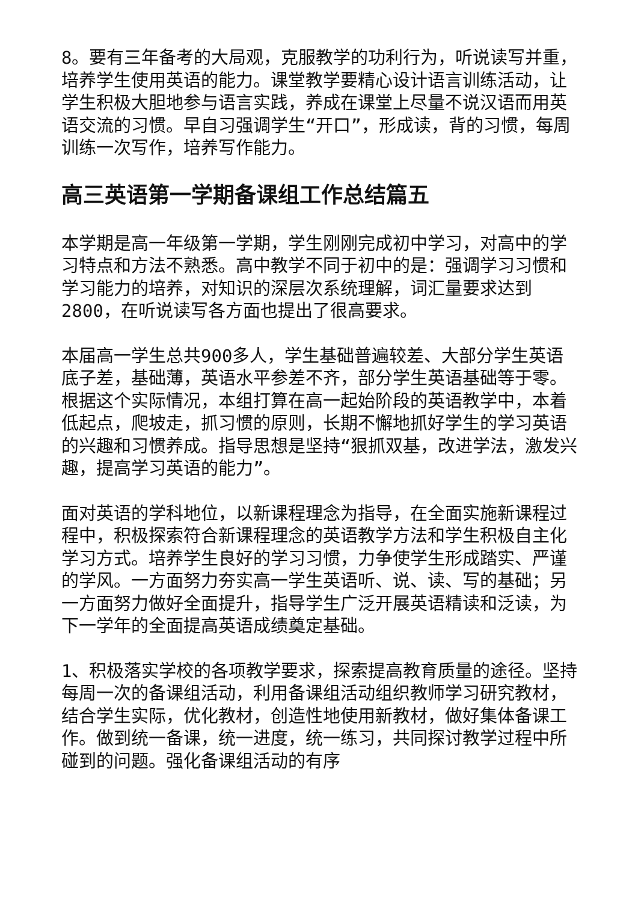8。要有三年备考的大局观，克服教学的功利行为，听说读写并重，培养学生使用英语的能力。课堂教学要精心设计语言训练活动，让学生积极大胆地参与语言实践，养成在课堂上尽量不说汉语而用英语交流的习惯。早自习强调学生“开口”，形成读，背的习惯，每周训练一次写作，培养写作能力。
高三英语第一学期备课组工作总结篇五
本学期是高一年级第一学期，学生刚刚完成初中学习，对高中的学习特点和方法不熟悉。高中教学不同于初中的是：强调学习习惯和学习能力的培养，对知识的深层次系统理解，词汇量要求达到2800，在听说读写各方面也提出了很高要求。
本届高一学生总共900多人，学生基础普遍较差、大部分学生英语底子差，基础薄，英语水平参差不齐，部分学生英语基础等于零。根据这个实际情况，本组打算在高一起始阶段的英语教学中，本着低起点，爬坡走，抓习惯的原则，长期不懈地抓好学生的学习英语的兴趣和习惯养成。指导思想是坚持“狠抓双基，改进学法，激发兴趣，提高学习英语的能力”。
面对英语的学科地位，以新课程理念为指导，在全面实施新课程过程中，积极探索符合新课程理念的英语教学方法和学生积极自主化学习方式。培养学生良好的学习习惯，力争使学生形成踏实、严谨的学风。一方面努力夯实高一学生英语听、说、读、写的基础；另一方面努力做好全面提升，指导学生广泛开展英语精读和泛读，为下一学年的全面提高英语成绩奠定基础。
1、积极落实学校的各项教学要求，探索提高教育质量的途径。坚持每周一次的备课组活动，利用备课组活动组织教师学习研究教材，结合学生实际，优化教材，创造性地使用新教材，做好集体备课工作。做到统一备课，统一进度，统一练习，共同探讨教学过程中所碰到的问题。强化备课组活动的有序